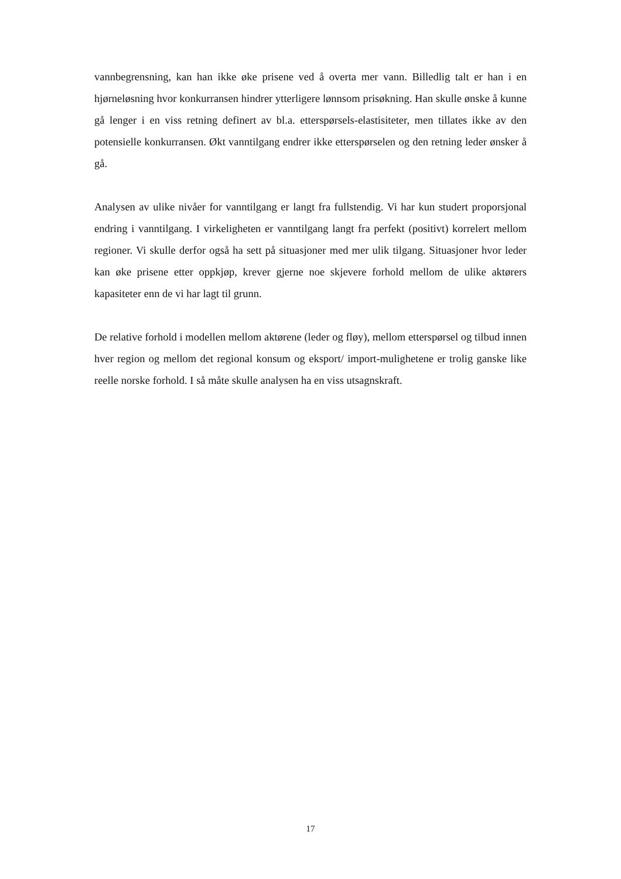vannbegrensning, kan han ikke øke prisene ved å overta mer vann. Billedlig talt er han i en hjørneløsning hvor konkurransen hindrer ytterligere lønnsom prisøkning. Han skulle ønske å kunne gå lenger i en viss retning definert av bl.a. etterspørsels-elastisiteter, men tillates ikke av den potensielle konkurransen. Økt vanntilgang endrer ikke etterspørselen og den retning leder ønsker å gå.
Analysen av ulike nivåer for vanntilgang er langt fra fullstendig. Vi har kun studert proporsjonal endring i vanntilgang. I virkeligheten er vanntilgang langt fra perfekt (positivt) korrelert mellom regioner. Vi skulle derfor også ha sett på situasjoner med mer ulik tilgang. Situasjoner hvor leder kan øke prisene etter oppkjøp, krever gjerne noe skjevere forhold mellom de ulike aktørers kapasiteter enn de vi har lagt til grunn.
De relative forhold i modellen mellom aktørene (leder og fløy), mellom etterspørsel og tilbud innen hver region og mellom det regional konsum og eksport/ import-mulighetene er trolig ganske like reelle norske forhold. I så måte skulle analysen ha en viss utsagnskraft.
17